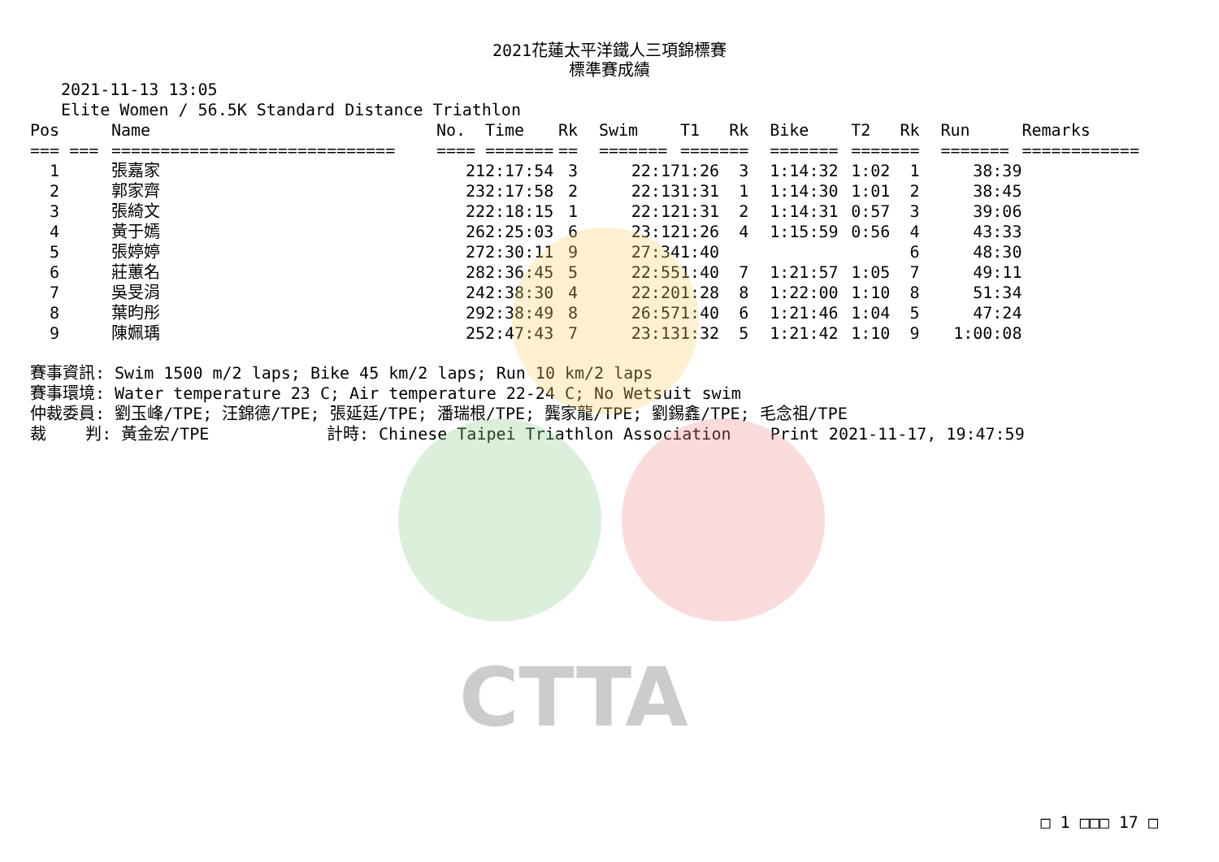CTTA
2021花蓮太平洋鐵人三項錦標賽
標準賽成績
2021-11-13 13:05
Elite Women / 56.5K Standard Distance Triathlon
| Pos | Name | No. | Time | Rk | Swim | T1 | Rk | Bike | T2 | Rk | Run | Remarks |
| --- | --- | --- | --- | --- | --- | --- | --- | --- | --- | --- | --- | --- |
| === === | ============================= | ==== | ======= | == | ======= | ===== | == | ======= | ===== | == | ======= | ============ |
| 1 | 張嘉家 | 21 | 2:17:54 | 3 | 22:17 | 1:26 | 3 | 1:14:32 | 1:02 | 1 | 38:39 | |
| 2 | 郭家齊 | 23 | 2:17:58 | 2 | 22:13 | 1:31 | 1 | 1:14:30 | 1:01 | 2 | 38:45 | |
| 3 | 張綺文 | 22 | 2:18:15 | 1 | 22:12 | 1:31 | 2 | 1:14:31 | 0:57 | 3 | 39:06 | |
| 4 | 黃于嫣 | 26 | 2:25:03 | 6 | 23:12 | 1:26 | 4 | 1:15:59 | 0:56 | 4 | 43:33 | |
| 5 | 張婷婷 | 27 | 2:30:11 | 9 | 27:34 | 1:40 | | | | 6 | 48:30 | |
| 6 | 莊蕙名 | 28 | 2:36:45 | 5 | 22:55 | 1:40 | 7 | 1:21:57 | 1:05 | 7 | 49:11 | |
| 7 | 吳旻涓 | 24 | 2:38:30 | 4 | 22:20 | 1:28 | 8 | 1:22:00 | 1:10 | 8 | 51:34 | |
| 8 | 葉昀彤 | 29 | 2:38:49 | 8 | 26:57 | 1:40 | 6 | 1:21:46 | 1:04 | 5 | 47:24 | |
| 9 | 陳姵瑀 | 25 | 2:47:43 | 7 | 23:13 | 1:32 | 5 | 1:21:42 | 1:10 | 9 | 1:00:08 | |
賽事資訊: Swim 1500 m/2 laps; Bike 45 km/2 laps; Run 10 km/2 laps 賽事環境: Water temperature 23 C; Air temperature 22-24 C; No Wetsuit swim 仲裁委員: 劉玉峰/TPE; 汪錦德/TPE; 張延廷/TPE; 潘瑞根/TPE; 龔家龍/TPE; 劉錫鑫/TPE; 毛念祖/TPE 裁 判: 黃金宏/TPE 計時: Chinese Taipei Triathlon Association Print 2021-11-17, 19:47:59
□ 1 □□□ 17 □